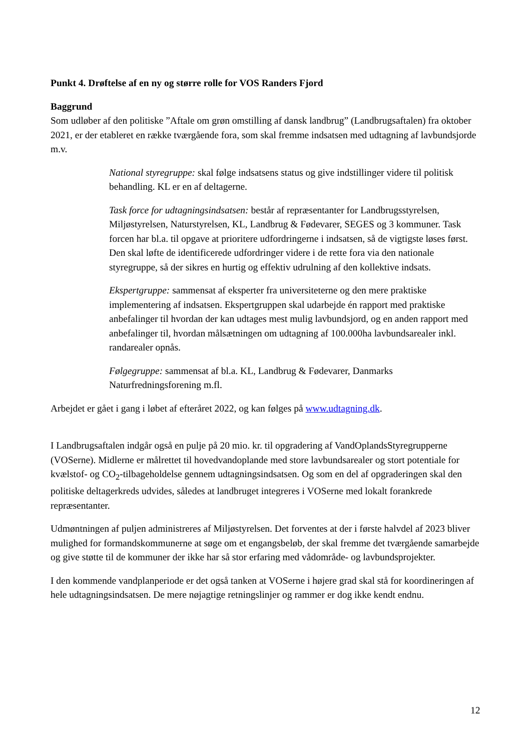Punkt 4. Drøftelse af en ny og større rolle for VOS Randers Fjord
Baggrund
Som udløber af den politiske ”Aftale om grøn omstilling af dansk landbrug” (Landbrugsaftalen) fra oktober 2021, er der etableret en række tværgående fora, som skal fremme indsatsen med udtagning af lavbundsjorde m.v.
National styregruppe: skal følge indsatsens status og give indstillinger videre til politisk behandling. KL er en af deltagerne.
Task force for udtagningsindsatsen: består af repræsentanter for Landbrugsstyrelsen, Miljøstyrelsen, Naturstyrelsen, KL, Landbrug & Fødevarer, SEGES og 3 kommuner. Task forcen har bl.a. til opgave at prioritere udfordringerne i indsatsen, så de vigtigste løses først. Den skal løfte de identificerede udfordringer videre i de rette fora via den nationale styregruppe, så der sikres en hurtig og effektiv udrulning af den kollektive indsats.
Ekspertgruppe: sammensat af eksperter fra universiteterne og den mere praktiske implementering af indsatsen. Ekspertgruppen skal udarbejde én rapport med praktiske anbefalinger til hvordan der kan udtages mest mulig lavbundsjord, og en anden rapport med anbefalinger til, hvordan målsætningen om udtagning af 100.000ha lavbundsarealer inkl. randarealer opnås.
Følgegruppe: sammensat af bl.a. KL, Landbrug & Fødevarer, Danmarks Naturfredningsforening m.fl.
Arbejdet er gået i gang i løbet af efteråret 2022, og kan følges på www.udtagning.dk.
I Landbrugsaftalen indgår også en pulje på 20 mio. kr. til opgradering af VandOplandsStyregrupperne (VOSerne). Midlerne er målrettet til hovedvandoplande med store lavbundsarealer og stort potentiale for kvælstof- og CO<sub>2</sub>-tilbageholdelse gennem udtagningsindsatsen. Og som en del af opgraderingen skal den politiske deltagerkreds udvides, således at landbruget integreres i VOSerne med lokalt forankrede repræsentanter.
Udmøntningen af puljen administreres af Miljøstyrelsen. Det forventes at der i første halvdel af 2023 bliver mulighed for formandskommunerne at søge om et engangsbeløb, der skal fremme det tværgående samarbejde og give støtte til de kommuner der ikke har så stor erfaring med vådområde- og lavbundsprojekter.
I den kommende vandplanperiode er det også tanken at VOSerne i højere grad skal stå for koordineringen af hele udtagningsindsatsen. De mere nøjagtige retningslinjer og rammer er dog ikke kendt endnu.
12